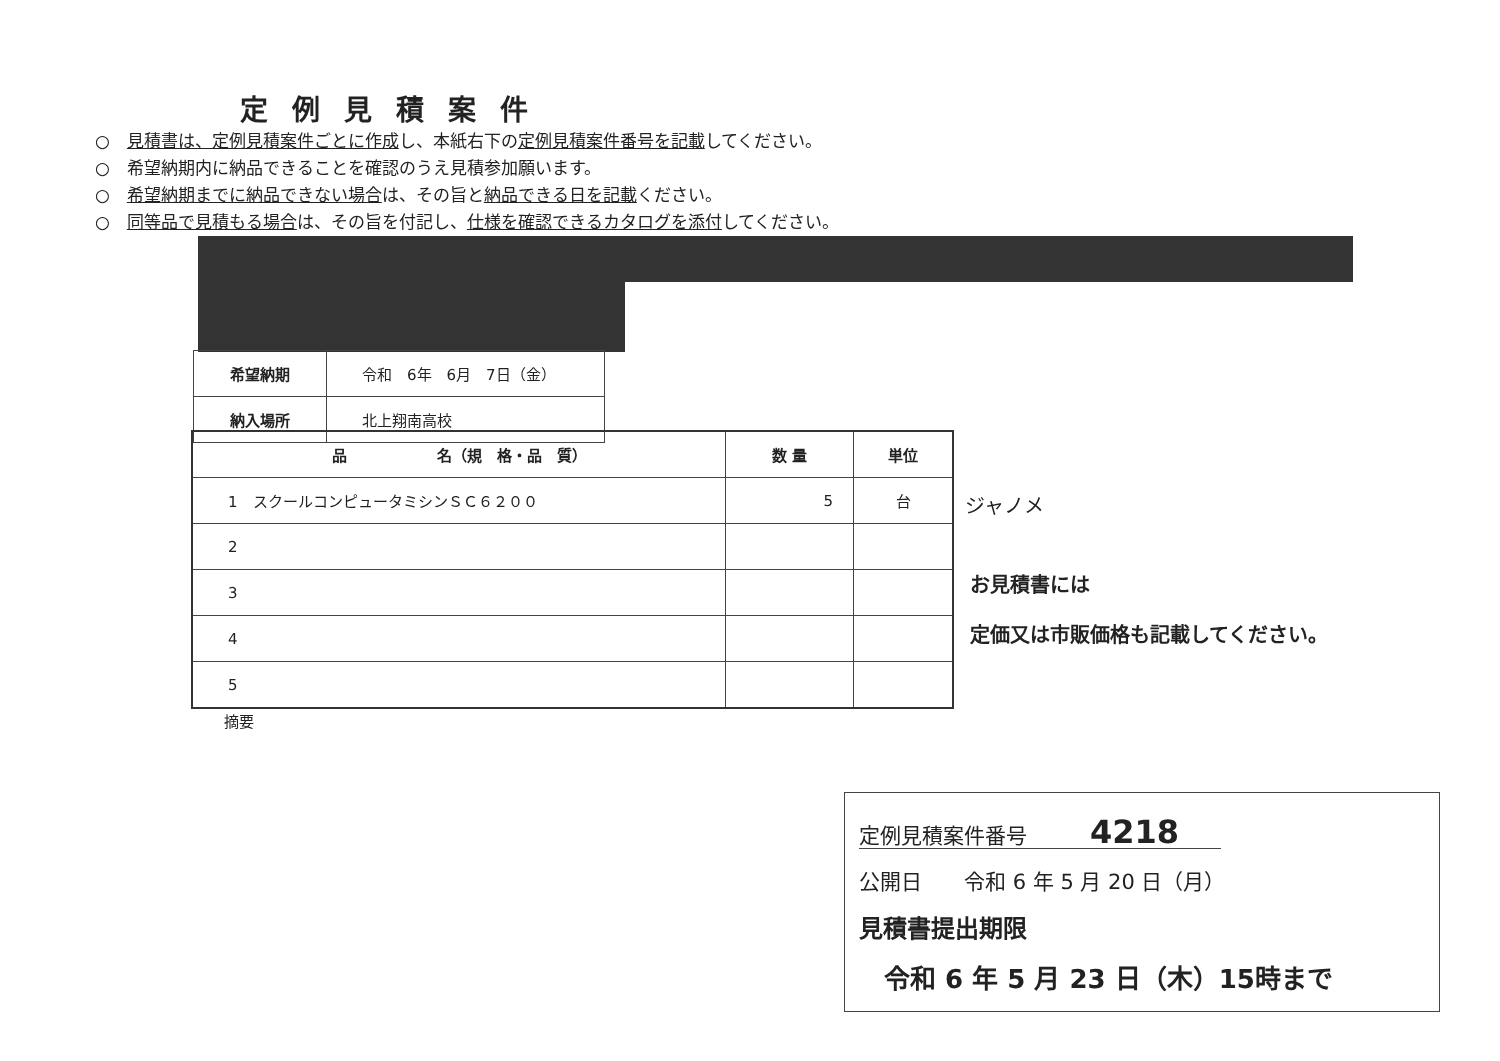定例見積案件
○　見積書は、定例見積案件ごとに作成し、本紙右下の定例見積案件番号を記載してください。
○　希望納期内に納品できることを確認のうえ見積参加願います。
○　希望納期までに納品できない場合は、その旨と納品できる日を記載ください。
○　同等品で見積もる場合は、その旨を付記し、仕様を確認できるカタログを添付してください。
| 希望納期 | 令和 6年 6月 7日（金） |
| 納入場所 | 北上翔南高校 |
| 品 名（規 格・品 質） | 数 量 | 単位 |
| --- | --- | --- |
| 1 スクールコンピュータミシンＳＣ６２００ | 5 | 台 |
| 2 | | |
| 3 | | |
| 4 | | |
| 5 | | |
摘要
ジャノメ
お見積書には
定価又は市販価格も記載してください。
定例見積案件番号　　　4218　　
公開日　　令和 6 年 5 月 20 日（月）
見積書提出期限
令和 6 年 5 月 23 日（木）15時まで